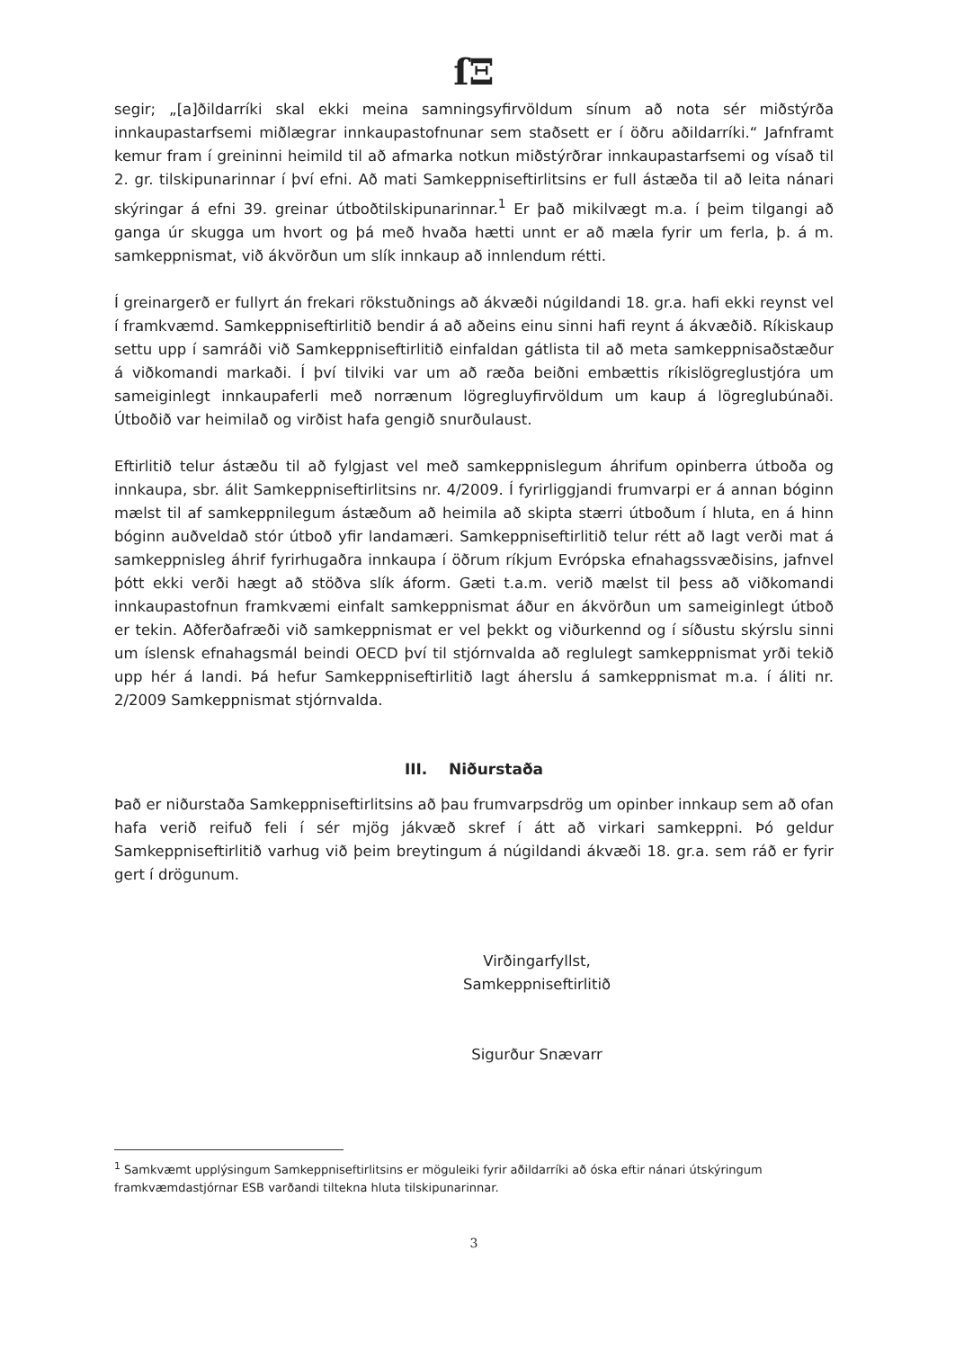ſΞ
segir; „[a]ðildarríki skal ekki meina samningsyfirvöldum sínum að nota sér miðstýrða innkaupastarfsemi miðlægrar innkaupastofnunar sem staðsett er í öðru aðildarríki.“ Jafnframt kemur fram í greininni heimild til að afmarka notkun miðstýrðrar innkaupastarfsemi og vísað til 2. gr. tilskipunarinnar í því efni. Að mati Samkeppniseftirlitsins er full ástæða til að leita nánari skýringar á efni 39. greinar útboðtilskipunarinnar.<sup>1</sup> Er það mikilvægt m.a. í þeim tilgangi að ganga úr skugga um hvort og þá með hvaða hætti unnt er að mæla fyrir um ferla, þ. á m. samkeppnismat, við ákvörðun um slík innkaup að innlendum rétti.
Í greinargerð er fullyrt án frekari rökstuðnings að ákvæði núgildandi 18. gr.a. hafi ekki reynst vel í framkvæmd. Samkeppniseftirlitið bendir á að aðeins einu sinni hafi reynt á ákvæðið. Ríkiskaup settu upp í samráði við Samkeppniseftirlitið einfaldan gátlista til að meta samkeppnisaðstæður á viðkomandi markaði. Í því tilviki var um að ræða beiðni embættis ríkislögreglustjóra um sameiginlegt innkaupaferli með norrænum lögregluyfirvöldum um kaup á lögreglubúnaði. Útboðið var heimilað og virðist hafa gengið snurðulaust.
Eftirlitið telur ástæðu til að fylgjast vel með samkeppnislegum áhrifum opinberra útboða og innkaupa, sbr. álit Samkeppniseftirlitsins nr. 4/2009. Í fyrirliggjandi frumvarpi er á annan bóginn mælst til af samkeppnilegum ástæðum að heimila að skipta stærri útboðum í hluta, en á hinn bóginn auðveldað stór útboð yfir landamæri. Samkeppniseftirlitið telur rétt að lagt verði mat á samkeppnisleg áhrif fyrirhugaðra innkaupa í öðrum ríkjum Evrópska efnahagssvæðisins, jafnvel þótt ekki verði hægt að stöðva slík áform. Gæti t.a.m. verið mælst til þess að viðkomandi innkaupastofnun framkvæmi einfalt samkeppnismat áður en ákvörðun um sameiginlegt útboð er tekin. Aðferðafræði við samkeppnismat er vel þekkt og viðurkennd og í síðustu skýrslu sinni um íslensk efnahagsmál beindi OECD því til stjórnvalda að reglulegt samkeppnismat yrði tekið upp hér á landi. Þá hefur Samkeppniseftirlitið lagt áherslu á samkeppnismat m.a. í áliti nr. 2/2009 Samkeppnismat stjórnvalda.
III. Niðurstaða
Það er niðurstaða Samkeppniseftirlitsins að þau frumvarpsdrög um opinber innkaup sem að ofan hafa verið reifuð feli í sér mjög jákvæð skref í átt að virkari samkeppni. Þó geldur Samkeppniseftirlitið varhug við þeim breytingum á núgildandi ákvæði 18. gr.a. sem ráð er fyrir gert í drögunum.
Virðingarfyllst,
Samkeppniseftirlitið
Sigurður Snævarr
<sup>1</sup> Samkvæmt upplýsingum Samkeppniseftirlitsins er möguleiki fyrir aðildarríki að óska eftir nánari útskýringum framkvæmdastjórnar ESB varðandi tiltekna hluta tilskipunarinnar.
3